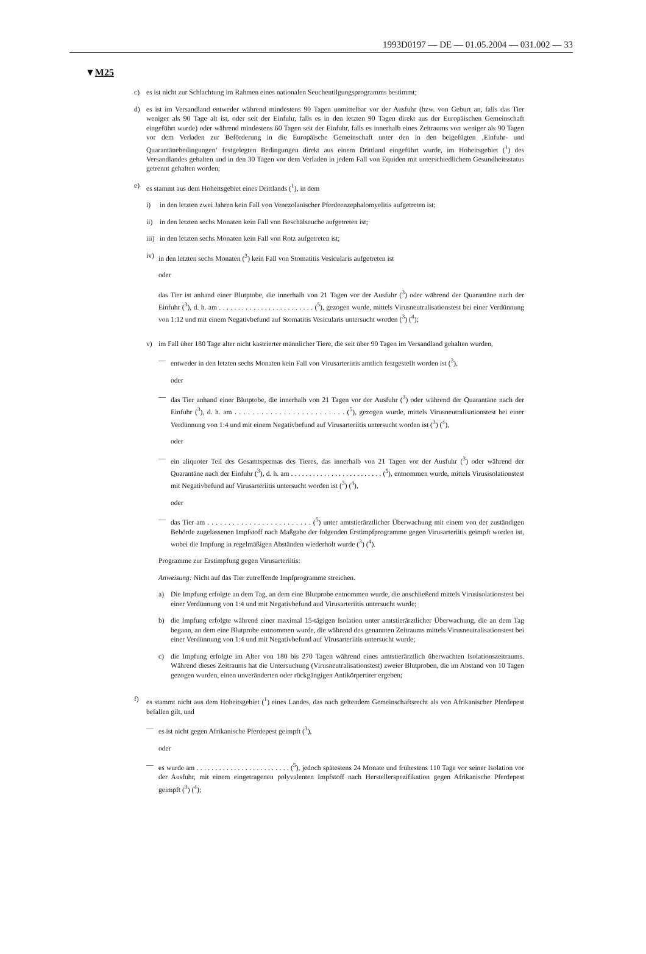1993D0197 — DE — 01.05.2004 — 031.002 — 33
▼M25
c) es ist nicht zur Schlachtung im Rahmen eines nationalen Seuchentilgungsprogramms bestimmt;
d) es ist im Versandland entweder während mindestens 90 Tagen unmittelbar vor der Ausfuhr (bzw. von Geburt an, falls das Tier weniger als 90 Tage alt ist, oder seit der Einfuhr, falls es in den letzten 90 Tagen direkt aus der Europäischen Gemeinschaft eingeführt wurde) oder während mindestens 60 Tagen seit der Einfuhr, falls es innerhalb eines Zeitraums von weniger als 90 Tagen vor dem Verladen zur Beförderung in die Europäische Gemeinschaft unter den in den beigefügten ‚Einfuhr- und Quarantänebedingungen‘ festgelegten Bedingungen direkt aus einem Drittland eingeführt wurde, im Hoheitsgebiet (<sup>1</sup>) des Versandlandes gehalten und in den 30 Tagen vor dem Verladen in jedem Fall von Equiden mit unterschiedlichem Gesundheitsstatus getrennt gehalten worden;
e) es stammt aus dem Hoheitsgebiet eines Drittlands (<sup>1</sup>), in dem
i) in den letzten zwei Jahren kein Fall von Venezolanischer Pferdeenzephalomyelitis aufgetreten ist;
ii) in den letzten sechs Monaten kein Fall von Beschälseuche aufgetreten ist;
iii) in den letzten sechs Monaten kein Fall von Rotz aufgetreten ist;
iv) in den letzten sechs Monaten (<sup>3</sup>) kein Fall von Stomatitis Vesicularis aufgetreten ist
oder
das Tier ist anhand einer Blutptobe, die innerhalb von 21 Tagen vor der Ausfuhr (<sup>3</sup>) oder während der Quarantäne nach der Einfuhr (<sup>3</sup>), d. h. am . . . . . . . . . . . . . . . . . . . . . . . . . (<sup>5</sup>), gezogen wurde, mittels Virusneutralisationstest bei einer Verdünnung von 1:12 und mit einem Negativbefund auf Stomatitis Vesicularis untersucht worden (<sup>3</sup>) (<sup>4</sup>);
v) im Fall über 180 Tage alter nicht kastrierter männlicher Tiere, die seit über 90 Tagen im Versandland gehalten wurden,
— entweder in den letzten sechs Monaten kein Fall von Virusarteriitis amtlich festgestellt worden ist (<sup>3</sup>),
oder
— das Tier anhand einer Blutptobe, die innerhalb von 21 Tagen vor der Ausfuhr (<sup>3</sup>) oder während der Quarantäne nach der Einfuhr (<sup>3</sup>), d. h. am . . . . . . . . . . . . . . . . . . . . . . . . . (<sup>5</sup>), gezogen wurde, mittels Virusneutralisationstest bei einer Verdünnung von 1:4 und mit einem Negativbefund auf Virusarteriitis untersucht worden ist (<sup>3</sup>) (<sup>4</sup>),
oder
— ein aliquoter Teil des Gesamtspermas des Tieres, das innerhalb von 21 Tagen vor der Ausfuhr (<sup>3</sup>) oder während der Quarantäne nach der Einfuhr (<sup>3</sup>), d. h. am . . . . . . . . . . . . . . . . . . . . . . . . . (<sup>5</sup>), entnommen wurde, mittels Virusisolationstest mit Negativbefund auf Virusarteriitis untersucht worden ist (<sup>3</sup>) (<sup>4</sup>),
oder
— das Tier am . . . . . . . . . . . . . . . . . . . . . . . . . (<sup>5</sup>) unter amtstierärztlicher Überwachung mit einem von der zuständigen Behörde zugelassenen Impfstoff nach Maßgabe der folgenden Erstimpfprogramme gegen Virusarteriitis geimpft worden ist, wobei die Impfung in regelmäßigen Abständen wiederholt wurde (<sup>3</sup>) (<sup>4</sup>).
Programme zur Erstimpfung gegen Virusarteriitis:
Anweisung: Nicht auf das Tier zutreffende Impfprogramme streichen.
a) Die Impfung erfolgte an dem Tag, an dem eine Blutprobe entnommen wurde, die anschließend mittels Virusisolationstest bei einer Verdünnung von 1:4 und mit Negativbefund aud Virusarteriitis untersucht wurde;
b) die Impfung erfolgte während einer maximal 15-tägigen Isolation unter amtstierärztlicher Überwachung, die an dem Tag begann, an dem eine Blutprobe entnommen wurde, die während des genannten Zeitraums mittels Virusneutralisationstest bei einer Verdünnung von 1:4 und mit Negativbefund auf Virusarteriitis untersucht wurde;
c) die Impfung erfolgte im Alter von 180 bis 270 Tagen während eines amtstierärztlich überwachten Isolationszeitraums. Während dieses Zeitraums hat die Untersuchung (Virusneutralisationstest) zweier Blutproben, die im Abstand von 10 Tagen gezogen wurden, einen unveränderten oder rückgängigen Antikörpertiter ergeben;
f) es stammt nicht aus dem Hoheitsgebiet (<sup>1</sup>) eines Landes, das nach geltendem Gemeinschaftsrecht als von Afrikanischer Pferdepest befallen gilt, und
— es ist nicht gegen Afrikanische Pferdepest geimpft (<sup>3</sup>),
oder
— es wurde am . . . . . . . . . . . . . . . . . . . . . . . . . (<sup>5</sup>), jedoch spätestens 24 Monate und frühestens 110 Tage vor seiner Isolation vor der Ausfuhr, mit einem eingetragenen polyvalenten Impfstoff nach Herstellerspezifikation gegen Afrikanische Pferdepest geimpft (<sup>3</sup>) (<sup>4</sup>);